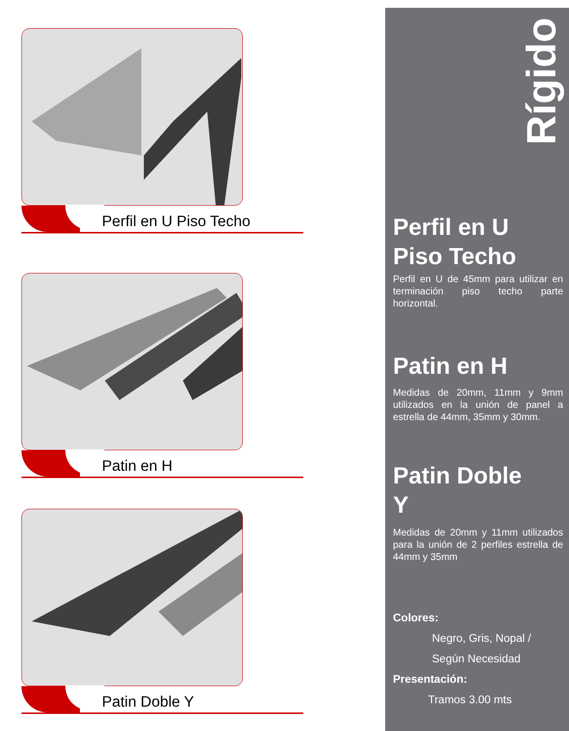Perfil en U Piso Techo
Patin en H
Patin Doble Y
Rígido
Perfil en U
Piso Techo
Perfil en U de 45mm para utilizar en terminación piso techo parte horizontal.
Patin en H
Medidas de 20mm, 11mm y 9mm utilizados en la unión de panel a estrella de 44mm, 35mm y 30mm.
Patin Doble
Y
Medidas de 20mm y 11mm utilizados para la unión de 2 perfiles estrella de 44mm y 35mm
Colores:
Negro, Gris, Nopal /
Según Necesidad
Presentación:
Tramos 3.00 mts